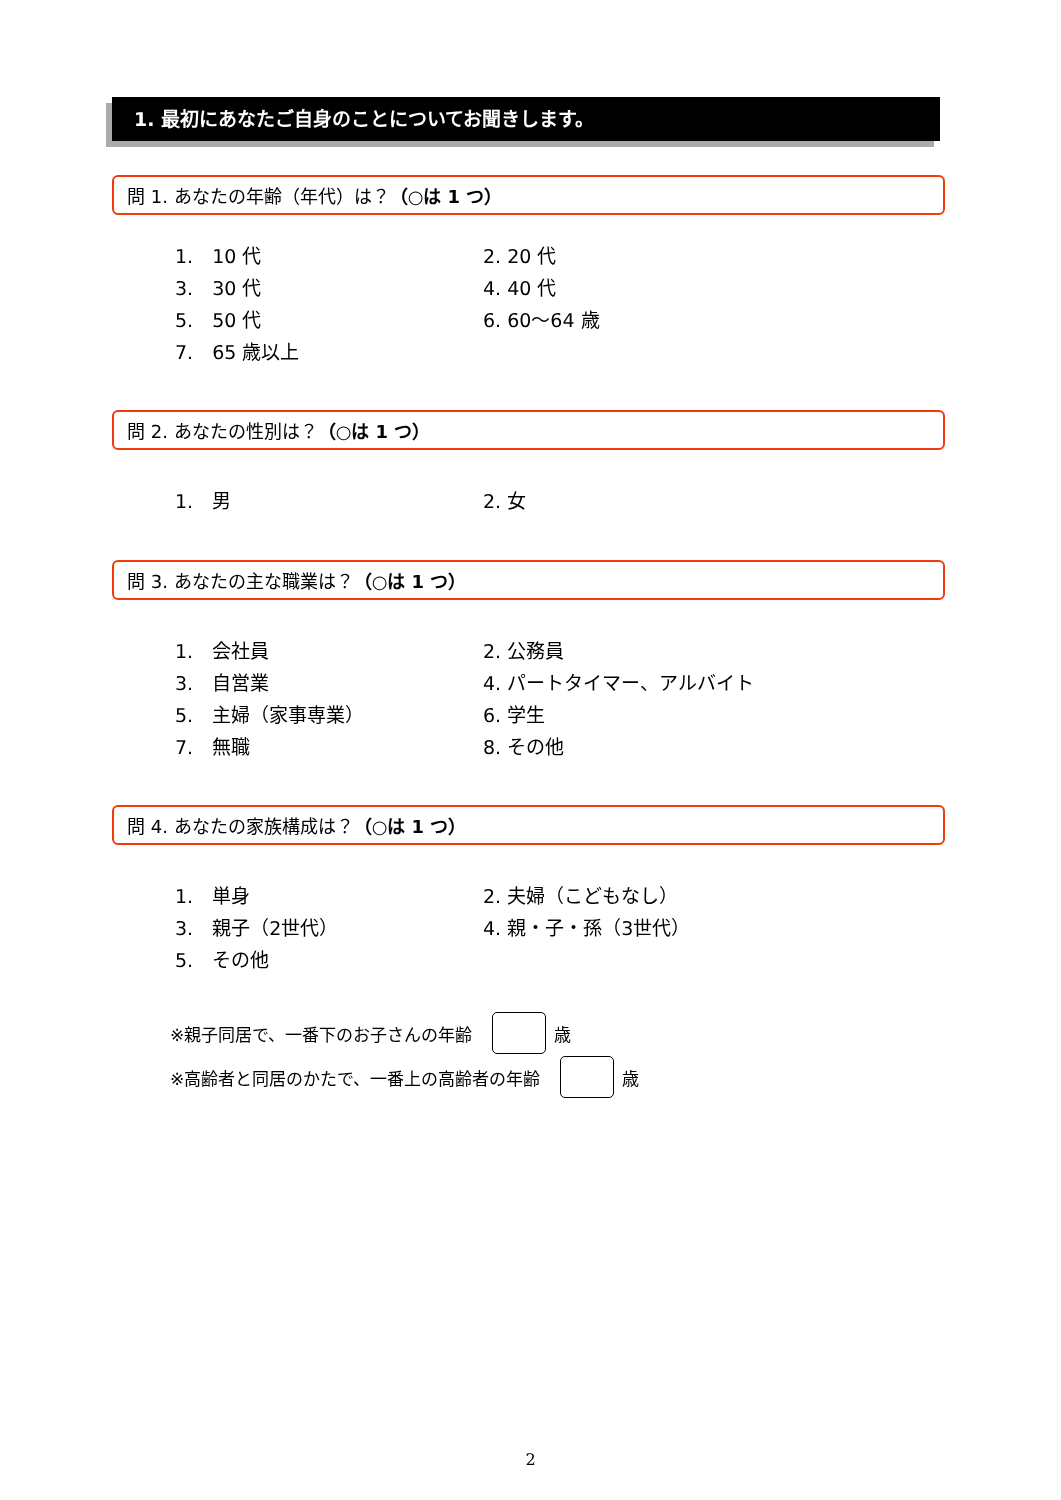1. 最初にあなたご自身のことについてお聞きします。
問 1. あなたの年齢（年代）は？（○は 1 つ）
1.　10 代 2. 20 代
3.　30 代 4. 40 代
5.　50 代 6. 60～64 歳
7.　65 歳以上
問 2. あなたの性別は？（○は 1 つ）
1.　男 2. 女
問 3. あなたの主な職業は？（○は 1 つ）
1.　会社員 2. 公務員
3.　自営業 4. パートタイマー、アルバイト
5.　主婦（家事専業） 6. 学生
7.　無職 8. その他
問 4. あなたの家族構成は？（○は 1 つ）
1.　単身 2. 夫婦（こどもなし）
3.　親子（2世代） 4. 親・子・孫（3世代）
5.　その他
※親子同居で、一番下のお子さんの年齢 歳
※高齢者と同居のかたで、一番上の高齢者の年齢 歳
2